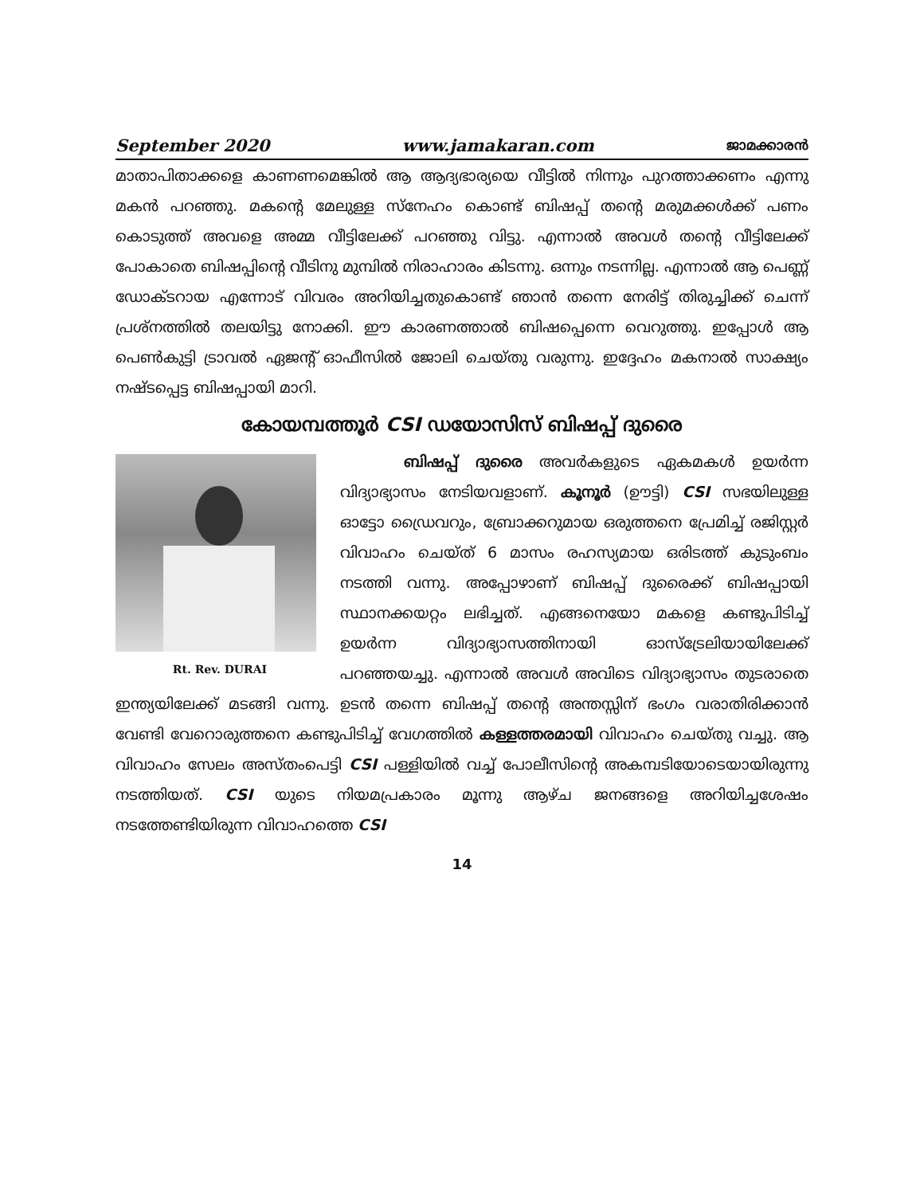September 2020 www.jamakaran.com ജാമക്കാരൻ
മാതാപിതാക്കളെ കാണണമെങ്കിൽ ആ ആദ്യഭാര്യയെ വീട്ടിൽ നിന്നും പുറത്താക്കണം എന്നു മകൻ പറഞ്ഞു. മകന്റെ മേലുള്ള സ്നേഹം കൊണ്ട് ബിഷപ്പ് തന്റെ മരുമക്കൾക്ക് പണം കൊടുത്ത് അവളെ അമ്മ വീട്ടിലേക്ക് പറഞ്ഞു വിട്ടു. എന്നാൽ അവൾ തന്റെ വീട്ടിലേക്ക് പോകാതെ ബിഷപ്പിന്റെ വീടിനു മുമ്പിൽ നിരാഹാരം കിടന്നു. ഒന്നും നടന്നില്ല. എന്നാൽ ആ പെണ്ണ് ഡോക്ടറായ എന്നോട് വിവരം അറിയിച്ചതുകൊണ്ട് ഞാൻ തന്നെ നേരിട്ട് തിരുച്ചിക്ക് ചെന്ന് പ്രശ്നത്തിൽ തലയിട്ടു നോക്കി. ഈ കാരണത്താൽ ബിഷപ്പെന്നെ വെറുത്തു. ഇപ്പോൾ ആ പെൺകുട്ടി ട്രാവൽ ഏജന്റ് ഓഫീസിൽ ജോലി ചെയ്തു വരുന്നു. ഇദ്ദേഹം മകനാൽ സാക്ഷ്യം നഷ്ടപ്പെട്ട ബിഷപ്പായി മാറി.
കോയമ്പത്തൂർ CSI ഡയോസിസ് ബിഷപ്പ് ദുരൈ
Rt. Rev. DURAI
ബിഷപ്പ് ദുരൈ അവർകളുടെ ഏകമകൾ ഉയർന്ന വിദ്യാഭ്യാസം നേടിയവളാണ്. കൂനൂർ (ഊട്ടി) CSI സഭയിലുള്ള ഓട്ടോ ഡ്രൈവറും, ബ്രോക്കറുമായ ഒരുത്തനെ പ്രേമിച്ച് രജിസ്റ്റർ വിവാഹം ചെയ്ത് 6 മാസം രഹസ്യമായ ഒരിടത്ത് കുടുംബം നടത്തി വന്നു. അപ്പോഴാണ് ബിഷപ്പ് ദുരൈക്ക് ബിഷപ്പായി സ്ഥാനക്കയറ്റം ലഭിച്ചത്. എങ്ങനെയോ മകളെ കണ്ടുപിടിച്ച് ഉയർന്ന വിദ്യാഭ്യാസത്തിനായി ഓസ്ട്രേലിയായിലേക്ക് പറഞ്ഞയച്ചു. എന്നാൽ അവൾ അവിടെ വിദ്യാഭ്യാസം തുടരാതെ ഇന്ത്യയിലേക്ക് മടങ്ങി വന്നു. ഉടൻ തന്നെ ബിഷപ്പ് തന്റെ അന്തസ്സിന് ഭംഗം വരാതിരിക്കാൻ വേണ്ടി വേറൊരുത്തനെ കണ്ടുപിടിച്ച് വേഗത്തിൽ കള്ളത്തരമായി വിവാഹം ചെയ്തു വച്ചു. ആ വിവാഹം സേലം അസ്തംപെട്ടി CSI പള്ളിയിൽ വച്ച് പോലീസിന്റെ അകമ്പടിയോടെയായിരുന്നു നടത്തിയത്. CSI യുടെ നിയമപ്രകാരം മൂന്നു ആഴ്ച ജനങ്ങളെ അറിയിച്ചശേഷം നടത്തേണ്ടിയിരുന്ന വിവാഹത്തെ CSI
14